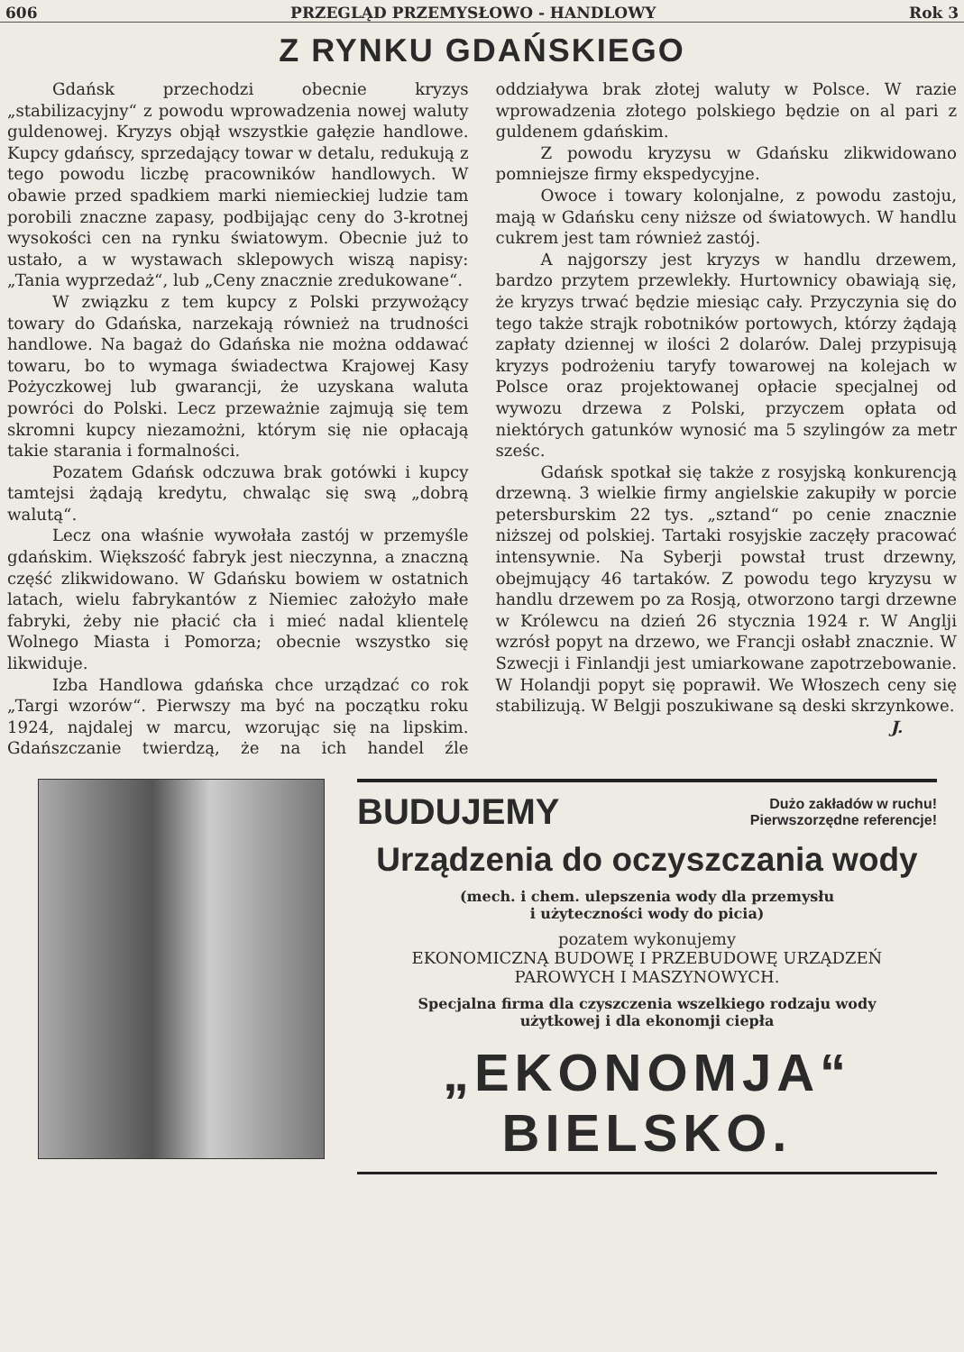606 PRZEGLĄD PRZEMYSŁOWO - HANDLOWY Rok 3
Z RYNKU GDAŃSKIEGO
Gdańsk przechodzi obecnie kryzys „stabilizacyjny“ z powodu wprowadzenia nowej waluty guldenowej. Kryzys objął wszystkie gałęzie handlowe. Kupcy gdańscy, sprzedający towar w detalu, redukują z tego powodu liczbę pracowników handlowych. W obawie przed spadkiem marki niemieckiej ludzie tam porobili znaczne zapasy, podbijając ceny do 3-krotnej wysokości cen na rynku światowym. Obecnie już to ustało, a w wystawach sklepowych wiszą napisy: „Tania wyprzedaż“, lub „Ceny znacznie zredukowane“.
W związku z tem kupcy z Polski przywożący towary do Gdańska, narzekają również na trudności handlowe. Na bagaż do Gdańska nie można oddawać towaru, bo to wymaga świadectwa Krajowej Kasy Pożyczkowej lub gwarancji, że uzyskana waluta powróci do Polski. Lecz przeważnie zajmują się tem skromni kupcy niezamożni, którym się nie opłacają takie starania i formalności.
Pozatem Gdańsk odczuwa brak gotówki i kupcy tamtejsi żądają kredytu, chwaląc się swą „dobrą walutą“.
Lecz ona właśnie wywołała zastój w przemyśle gdańskim. Większość fabryk jest nieczynna, a znaczną część zlikwidowano. W Gdańsku bowiem w ostatnich latach, wielu fabrykantów z Niemiec założyło małe fabryki, żeby nie płacić cła i mieć nadal klientelę Wolnego Miasta i Pomorza; obecnie wszystko się likwiduje.
Izba Handlowa gdańska chce urządzać co rok „Targi wzorów“. Pierwszy ma być na początku roku 1924, najdalej w marcu, wzorując się na lipskim. Gdańszczanie twierdzą, że na ich handel źle oddziaływa brak złotej waluty w Polsce. W razie wprowadzenia złotego polskiego będzie on al pari z guldenem gdańskim.
Z powodu kryzysu w Gdańsku zlikwidowano pomniejsze firmy ekspedycyjne.
Owoce i towary kolonjalne, z powodu zastoju, mają w Gdańsku ceny niższe od światowych. W handlu cukrem jest tam również zastój.
A najgorszy jest kryzys w handlu drzewem, bardzo przytem przewlekły. Hurtownicy obawiają się, że kryzys trwać będzie miesiąc cały. Przyczynia się do tego także strajk robotników portowych, którzy żądają zapłaty dziennej w ilości 2 dolarów. Dalej przypisują kryzys podrożeniu taryfy towarowej na kolejach w Polsce oraz projektowanej opłacie specjalnej od wywozu drzewa z Polski, przyczem opłata od niektórych gatunków wynosić ma 5 szylingów za metr sześc.
Gdańsk spotkał się także z rosyjską konkurencją drzewną. 3 wielkie firmy angielskie zakupiły w porcie petersburskim 22 tys. „sztand“ po cenie znacznie niższej od polskiej. Tartaki rosyjskie zaczęły pracować intensywnie. Na Syberji powstał trust drzewny, obejmujący 46 tartaków. Z powodu tego kryzysu w handlu drzewem po za Rosją, otworzono targi drzewne w Królewcu na dzień 26 stycznia 1924 r. W Anglji wzrósł popyt na drzewo, we Francji osłabł znacznie. W Szwecji i Finlandji jest umiarkowane zapotrzebowanie. W Holandji popyt się poprawił. We Włoszech ceny się stabilizują. W Belgji poszukiwane są deski skrzynkowe.
J.
BUDUJEMY Dużo zakładów w ruchu!
Pierwszorzędne referencje!
Urządzenia do oczyszczania wody
(mech. i chem. ulepszenia wody dla przemysłu
i użyteczności wody do picia)
pozatem wykonujemy
EKONOMICZNĄ BUDOWĘ I PRZEBUDOWĘ URZĄDZEŃ
PAROWYCH I MASZYNOWYCH.
Specjalna firma dla czyszczenia wszelkiego rodzaju wody
użytkowej i dla ekonomji ciepła
„EKONOMJA“ BIELSKO.